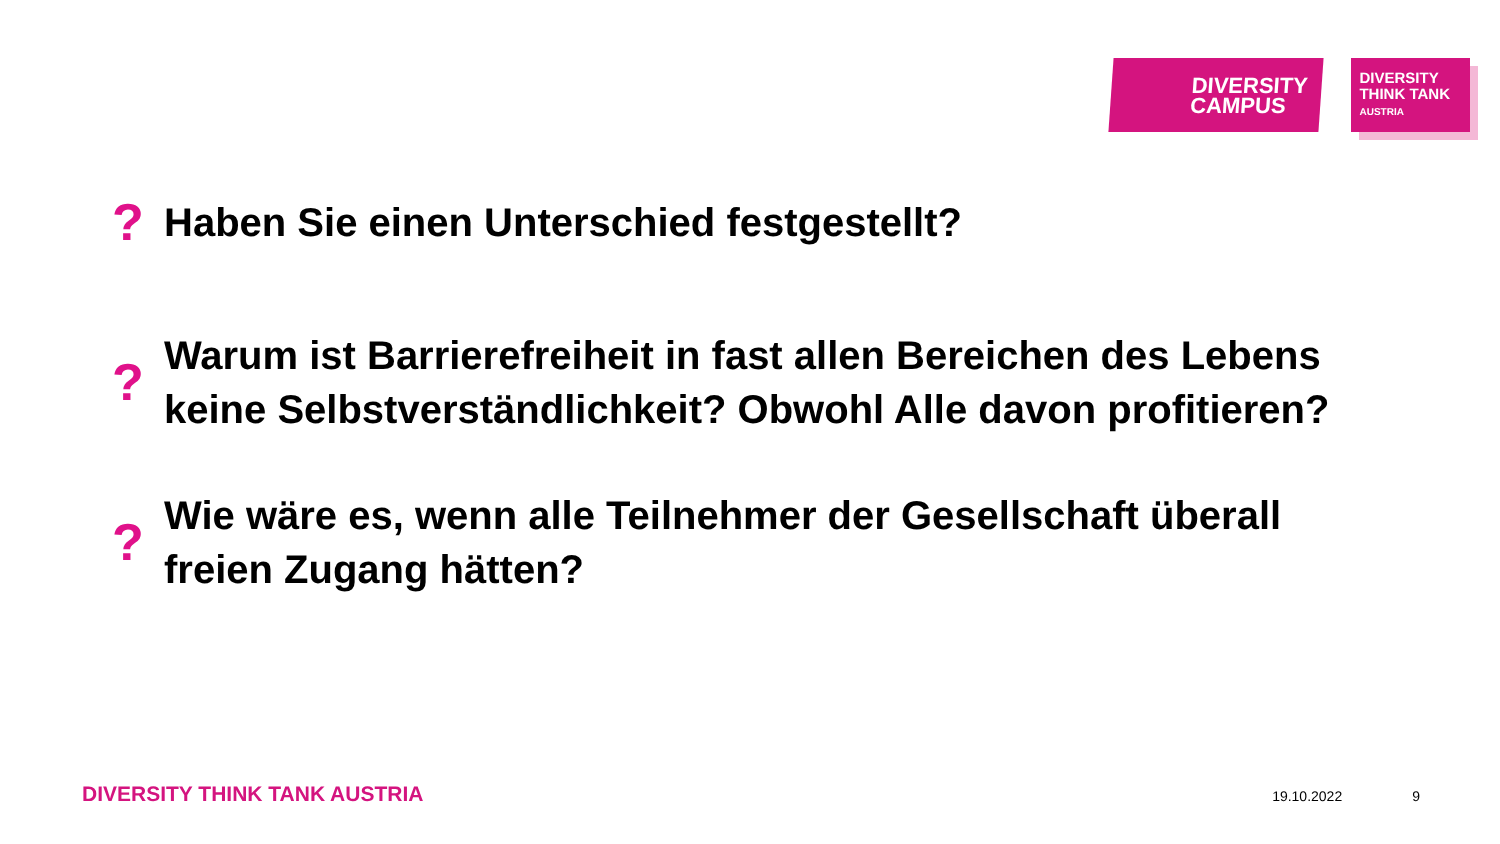DIVERSITY
CAMPUS
DIVERSITY
THINK TANK
AUSTRIA
? Haben Sie einen Unterschied festgestellt?
? Warum ist Barrierefreiheit in fast allen Bereichen des Lebens keine Selbstverständlichkeit? Obwohl Alle davon profitieren?
? Wie wäre es, wenn alle Teilnehmer der Gesellschaft überall freien Zugang hätten?
DIVERSITY THINK TANK AUSTRIA 19.10.2022 9